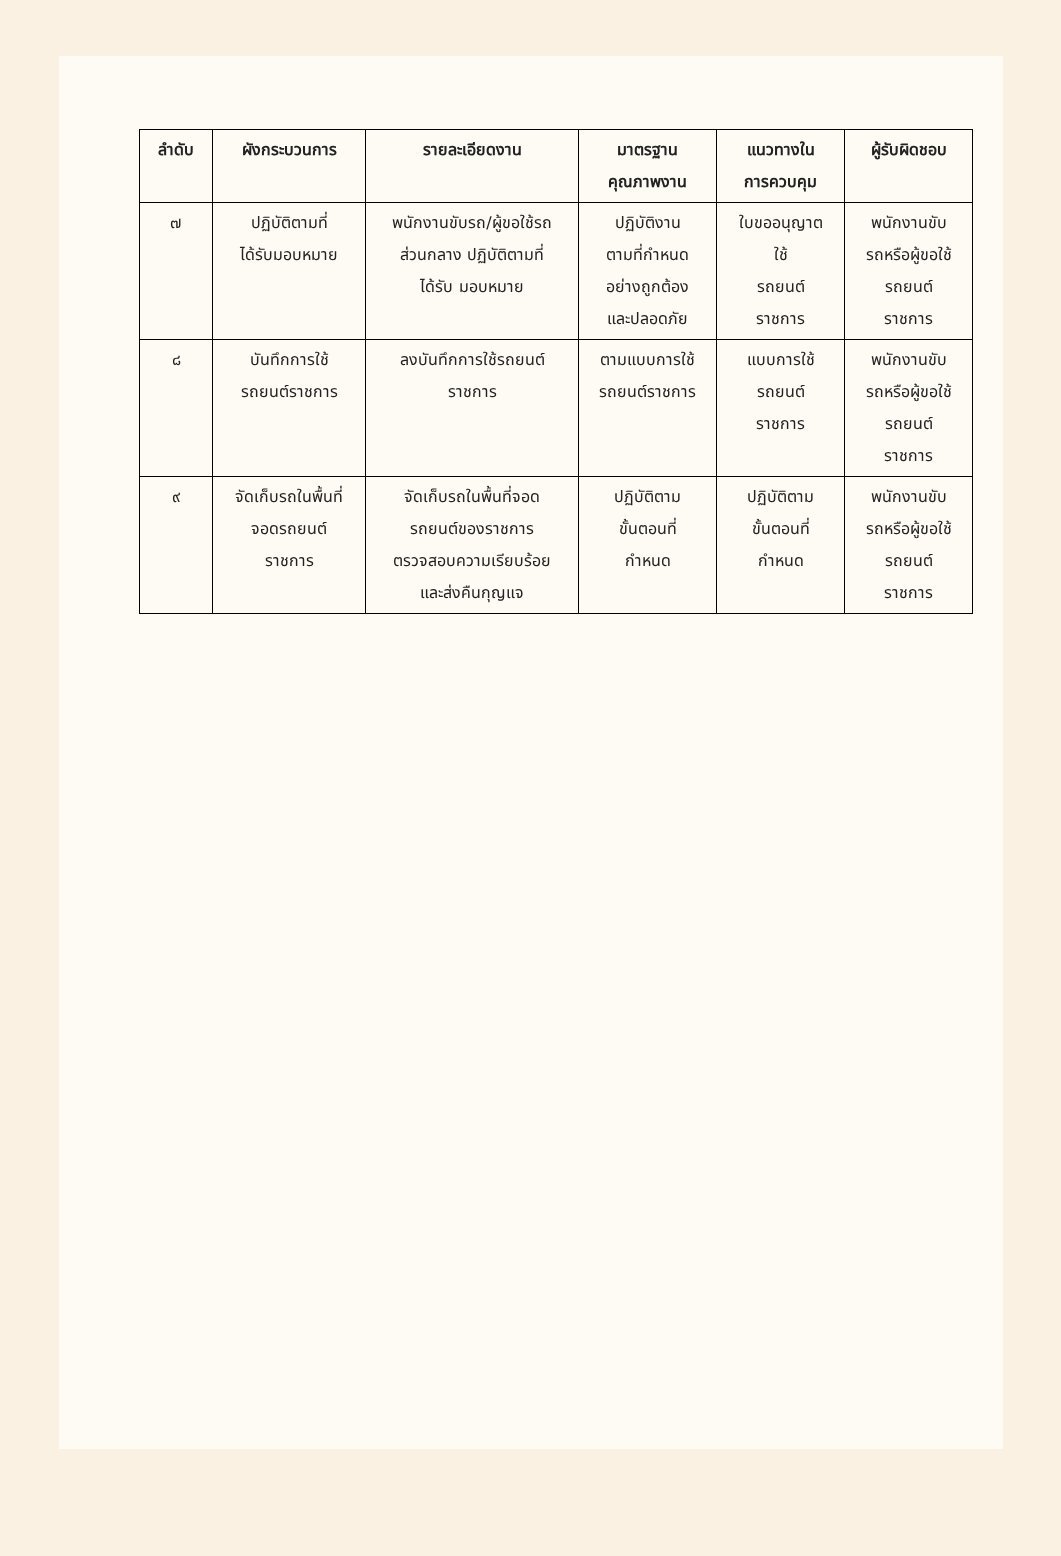| ลำดับ | ผังกระบวนการ | รายละเอียดงาน | มาตรฐาน คุณภาพงาน | แนวทางใน การควบคุม | ผู้รับผิดชอบ |
| --- | --- | --- | --- | --- | --- |
| ๗ | ปฏิบัติตามที่ ได้รับมอบหมาย | พนักงานขับรถ/ผู้ขอใช้รถ ส่วนกลาง ปฏิบัติตามที่ ได้รับ มอบหมาย | ปฏิบัติงาน ตามที่กำหนด อย่างถูกต้อง และปลอดภัย | ใบขออนุญาต ใช้ รถยนต์ ราชการ | พนักงานขับ รถหรือผู้ขอใช้ รถยนต์ ราชการ |
| ๘ | บันทึกการใช้ รถยนต์ราชการ | ลงบันทึกการใช้รถยนต์ ราชการ | ตามแบบการใช้ รถยนต์ราชการ | แบบการใช้ รถยนต์ ราชการ | พนักงานขับ รถหรือผู้ขอใช้ รถยนต์ ราชการ |
| ๙ | จัดเก็บรถในพื้นที่ จอดรถยนต์ ราชการ | จัดเก็บรถในพื้นที่จอด รถยนต์ของราชการ ตรวจสอบความเรียบร้อย และส่งคืนกุญแจ | ปฏิบัติตาม ขั้นตอนที่ กำหนด | ปฏิบัติตาม ขั้นตอนที่ กำหนด | พนักงานขับ รถหรือผู้ขอใช้ รถยนต์ ราชการ |